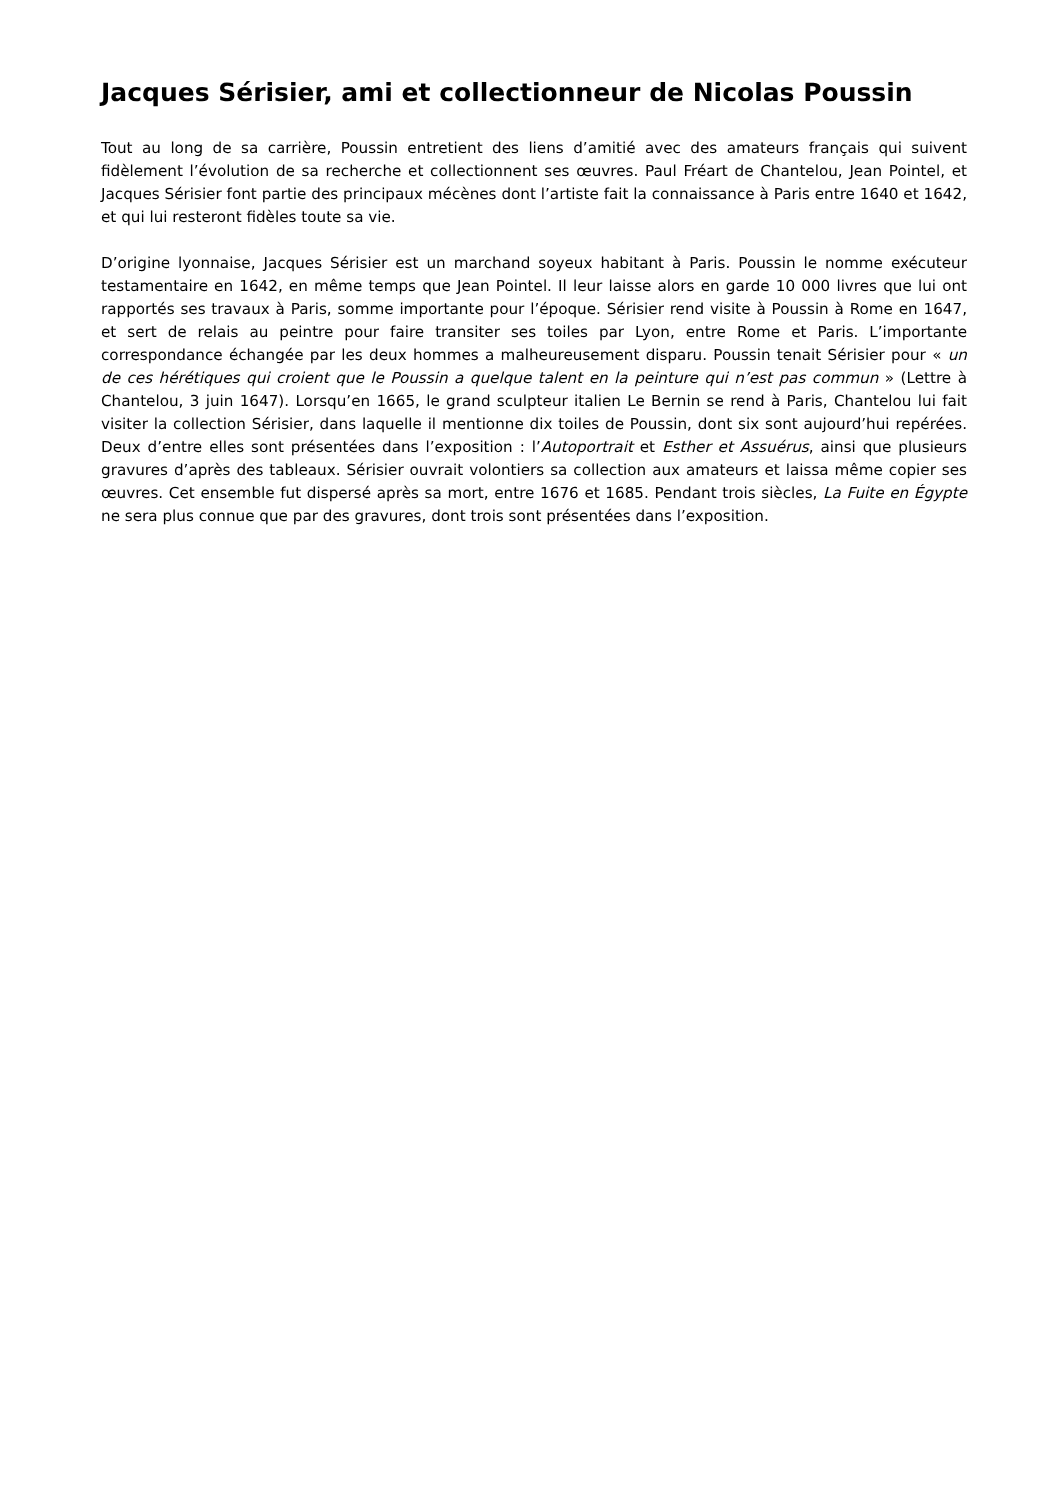Jacques Sérisier, ami et collectionneur de Nicolas Poussin
Tout au long de sa carrière, Poussin entretient des liens d’amitié avec des amateurs français qui suivent fidèlement l’évolution de sa recherche et collectionnent ses œuvres. Paul Fréart de Chantelou, Jean Pointel, et Jacques Sérisier font partie des principaux mécènes dont l’artiste fait la connaissance à Paris entre 1640 et 1642, et qui lui resteront fidèles toute sa vie.
D’origine lyonnaise, Jacques Sérisier est un marchand soyeux habitant à Paris. Poussin le nomme exécuteur testamentaire en 1642, en même temps que Jean Pointel. Il leur laisse alors en garde 10 000 livres que lui ont rapportés ses travaux à Paris, somme importante pour l’époque. Sérisier rend visite à Poussin à Rome en 1647, et sert de relais au peintre pour faire transiter ses toiles par Lyon, entre Rome et Paris. L’importante correspondance échangée par les deux hommes a malheureusement disparu. Poussin tenait Sérisier pour « un de ces hérétiques qui croient que le Poussin a quelque talent en la peinture qui n’est pas commun » (Lettre à Chantelou, 3 juin 1647). Lorsqu’en 1665, le grand sculpteur italien Le Bernin se rend à Paris, Chantelou lui fait visiter la collection Sérisier, dans laquelle il mentionne dix toiles de Poussin, dont six sont aujourd’hui repérées. Deux d’entre elles sont présentées dans l’exposition : l’Autoportrait et Esther et Assuérus, ainsi que plusieurs gravures d’après des tableaux. Sérisier ouvrait volontiers sa collection aux amateurs et laissa même copier ses œuvres. Cet ensemble fut dispersé après sa mort, entre 1676 et 1685. Pendant trois siècles, La Fuite en Égypte ne sera plus connue que par des gravures, dont trois sont présentées dans l’exposition.